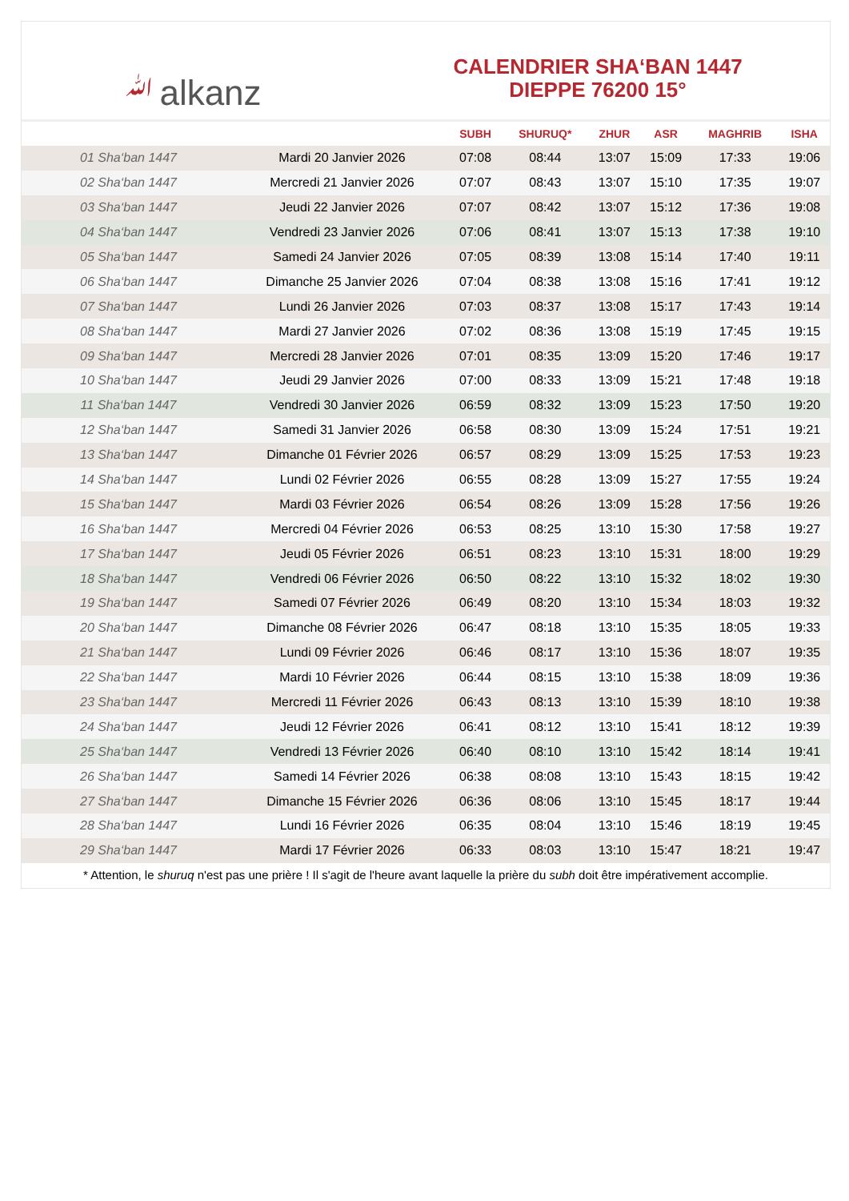ﷲalkanz
CALENDRIER SHA‘BAN 1447
DIEPPE 76200 15°
| | | SUBH | SHURUQ* | ZHUR | ASR | MAGHRIB | ISHA |
| --- | --- | --- | --- | --- | --- | --- | --- |
| 01 Sha‘ban 1447 | Mardi 20 Janvier 2026 | 07:08 | 08:44 | 13:07 | 15:09 | 17:33 | 19:06 |
| 02 Sha‘ban 1447 | Mercredi 21 Janvier 2026 | 07:07 | 08:43 | 13:07 | 15:10 | 17:35 | 19:07 |
| 03 Sha‘ban 1447 | Jeudi 22 Janvier 2026 | 07:07 | 08:42 | 13:07 | 15:12 | 17:36 | 19:08 |
| 04 Sha‘ban 1447 | Vendredi 23 Janvier 2026 | 07:06 | 08:41 | 13:07 | 15:13 | 17:38 | 19:10 |
| 05 Sha‘ban 1447 | Samedi 24 Janvier 2026 | 07:05 | 08:39 | 13:08 | 15:14 | 17:40 | 19:11 |
| 06 Sha‘ban 1447 | Dimanche 25 Janvier 2026 | 07:04 | 08:38 | 13:08 | 15:16 | 17:41 | 19:12 |
| 07 Sha‘ban 1447 | Lundi 26 Janvier 2026 | 07:03 | 08:37 | 13:08 | 15:17 | 17:43 | 19:14 |
| 08 Sha‘ban 1447 | Mardi 27 Janvier 2026 | 07:02 | 08:36 | 13:08 | 15:19 | 17:45 | 19:15 |
| 09 Sha‘ban 1447 | Mercredi 28 Janvier 2026 | 07:01 | 08:35 | 13:09 | 15:20 | 17:46 | 19:17 |
| 10 Sha‘ban 1447 | Jeudi 29 Janvier 2026 | 07:00 | 08:33 | 13:09 | 15:21 | 17:48 | 19:18 |
| 11 Sha‘ban 1447 | Vendredi 30 Janvier 2026 | 06:59 | 08:32 | 13:09 | 15:23 | 17:50 | 19:20 |
| 12 Sha‘ban 1447 | Samedi 31 Janvier 2026 | 06:58 | 08:30 | 13:09 | 15:24 | 17:51 | 19:21 |
| 13 Sha‘ban 1447 | Dimanche 01 Février 2026 | 06:57 | 08:29 | 13:09 | 15:25 | 17:53 | 19:23 |
| 14 Sha‘ban 1447 | Lundi 02 Février 2026 | 06:55 | 08:28 | 13:09 | 15:27 | 17:55 | 19:24 |
| 15 Sha‘ban 1447 | Mardi 03 Février 2026 | 06:54 | 08:26 | 13:09 | 15:28 | 17:56 | 19:26 |
| 16 Sha‘ban 1447 | Mercredi 04 Février 2026 | 06:53 | 08:25 | 13:10 | 15:30 | 17:58 | 19:27 |
| 17 Sha‘ban 1447 | Jeudi 05 Février 2026 | 06:51 | 08:23 | 13:10 | 15:31 | 18:00 | 19:29 |
| 18 Sha‘ban 1447 | Vendredi 06 Février 2026 | 06:50 | 08:22 | 13:10 | 15:32 | 18:02 | 19:30 |
| 19 Sha‘ban 1447 | Samedi 07 Février 2026 | 06:49 | 08:20 | 13:10 | 15:34 | 18:03 | 19:32 |
| 20 Sha‘ban 1447 | Dimanche 08 Février 2026 | 06:47 | 08:18 | 13:10 | 15:35 | 18:05 | 19:33 |
| 21 Sha‘ban 1447 | Lundi 09 Février 2026 | 06:46 | 08:17 | 13:10 | 15:36 | 18:07 | 19:35 |
| 22 Sha‘ban 1447 | Mardi 10 Février 2026 | 06:44 | 08:15 | 13:10 | 15:38 | 18:09 | 19:36 |
| 23 Sha‘ban 1447 | Mercredi 11 Février 2026 | 06:43 | 08:13 | 13:10 | 15:39 | 18:10 | 19:38 |
| 24 Sha‘ban 1447 | Jeudi 12 Février 2026 | 06:41 | 08:12 | 13:10 | 15:41 | 18:12 | 19:39 |
| 25 Sha‘ban 1447 | Vendredi 13 Février 2026 | 06:40 | 08:10 | 13:10 | 15:42 | 18:14 | 19:41 |
| 26 Sha‘ban 1447 | Samedi 14 Février 2026 | 06:38 | 08:08 | 13:10 | 15:43 | 18:15 | 19:42 |
| 27 Sha‘ban 1447 | Dimanche 15 Février 2026 | 06:36 | 08:06 | 13:10 | 15:45 | 18:17 | 19:44 |
| 28 Sha‘ban 1447 | Lundi 16 Février 2026 | 06:35 | 08:04 | 13:10 | 15:46 | 18:19 | 19:45 |
| 29 Sha‘ban 1447 | Mardi 17 Février 2026 | 06:33 | 08:03 | 13:10 | 15:47 | 18:21 | 19:47 |
* Attention, le shuruq n'est pas une prière ! Il s'agit de l'heure avant laquelle la prière du subh doit être impérativement accomplie.